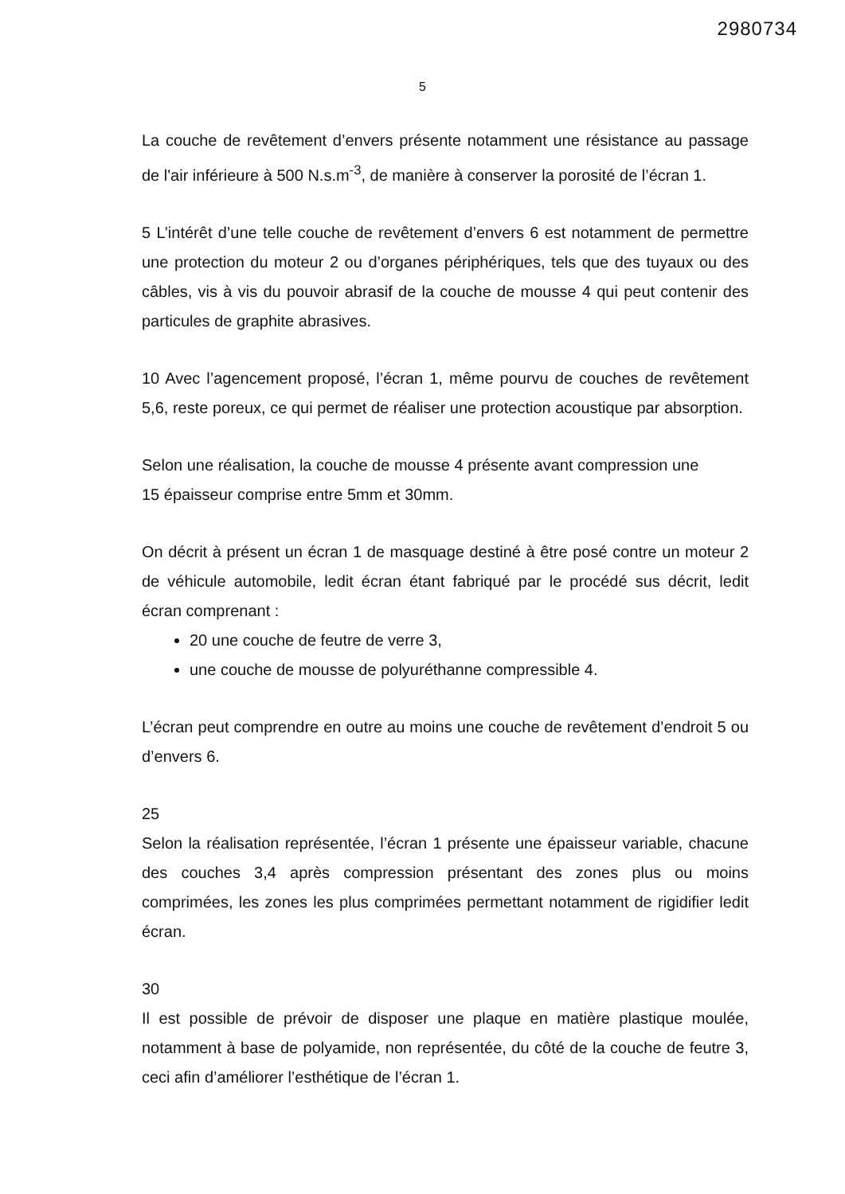2980734
5
La couche de revêtement d’envers présente notamment une résistance au passage de l'air inférieure à 500 N.s.m<sup>-3</sup>, de manière à conserver la porosité de l’écran 1.
5 L’intérêt d’une telle couche de revêtement d’envers 6 est notamment de permettre une protection du moteur 2 ou d’organes périphériques, tels que des tuyaux ou des câbles, vis à vis du pouvoir abrasif de la couche de mousse 4 qui peut contenir des particules de graphite abrasives.
10 Avec l’agencement proposé, l’écran 1, même pourvu de couches de revêtement 5,6, reste poreux, ce qui permet de réaliser une protection acoustique par absorption.
Selon une réalisation, la couche de mousse 4 présente avant compression une
15 épaisseur comprise entre 5mm et 30mm.
On décrit à présent un écran 1 de masquage destiné à être posé contre un moteur 2 de véhicule automobile, ledit écran étant fabriqué par le procédé sus décrit, ledit écran comprenant :
20 une couche de feutre de verre 3,
une couche de mousse de polyuréthanne compressible 4.
L’écran peut comprendre en outre au moins une couche de revêtement d’endroit 5 ou d’envers 6.
25
Selon la réalisation représentée, l’écran 1 présente une épaisseur variable, chacune des couches 3,4 après compression présentant des zones plus ou moins comprimées, les zones les plus comprimées permettant notamment de rigidifier ledit écran.
30
Il est possible de prévoir de disposer une plaque en matière plastique moulée, notamment à base de polyamide, non représentée, du côté de la couche de feutre 3, ceci afin d’améliorer l’esthétique de l’écran 1.